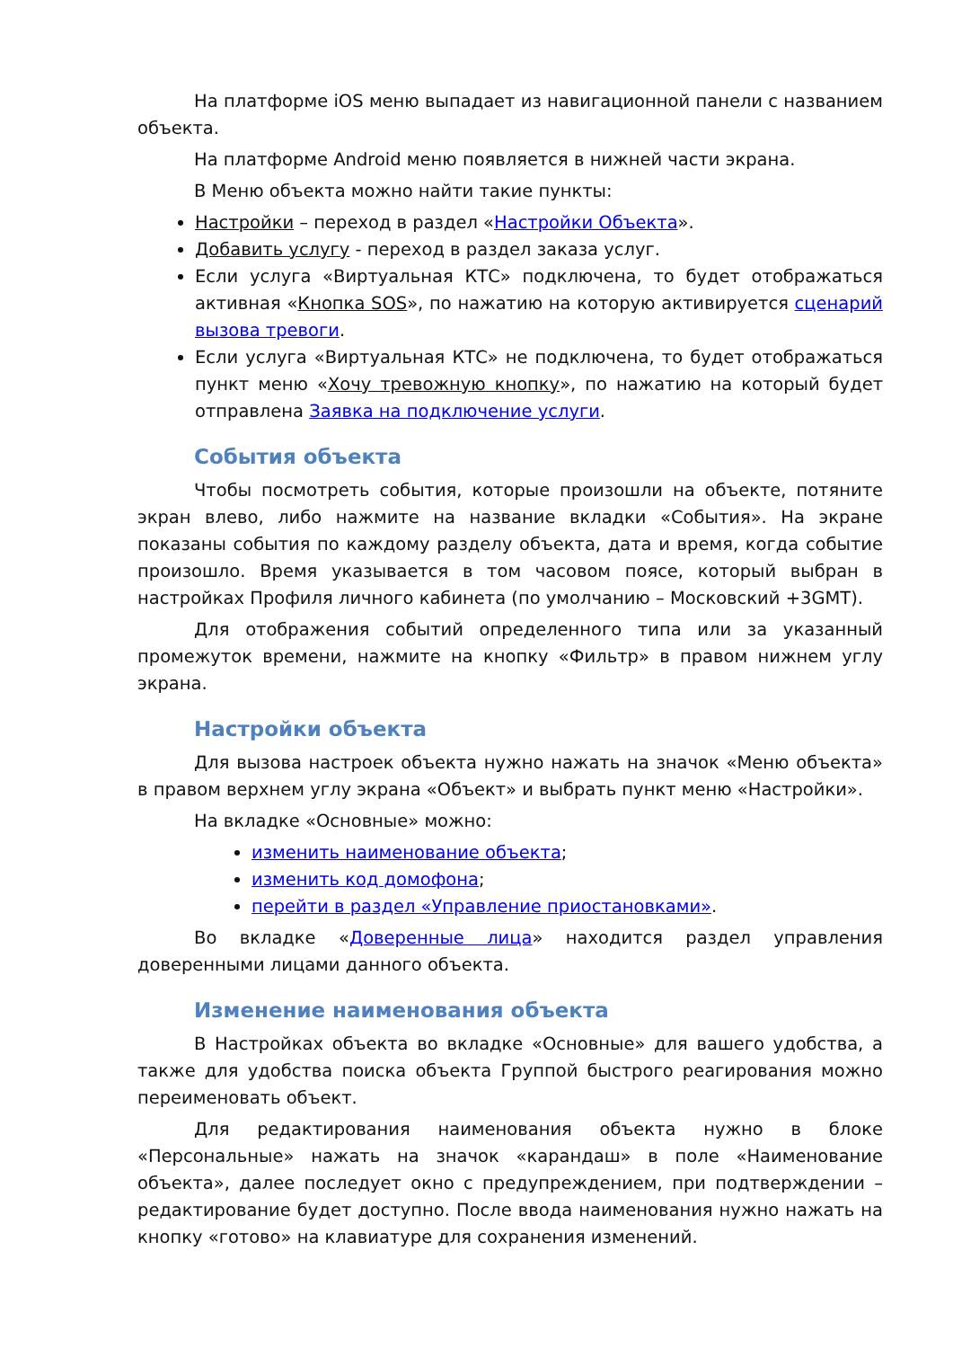На платформе iOS меню выпадает из навигационной панели с названием объекта.
На платформе Android меню появляется в нижней части экрана.
В Меню объекта можно найти такие пункты:
Настройки – переход в раздел «Настройки Объекта».
Добавить услугу - переход в раздел заказа услуг.
Если услуга «Виртуальная КТС» подключена, то будет отображаться активная «Кнопка SOS», по нажатию на которую активируется сценарий вызова тревоги.
Если услуга «Виртуальная КТС» не подключена, то будет отображаться пункт меню «Хочу тревожную кнопку», по нажатию на который будет отправлена Заявка на подключение услуги.
События объекта
Чтобы посмотреть события, которые произошли на объекте, потяните экран влево, либо нажмите на название вкладки «События». На экране показаны события по каждому разделу объекта, дата и время, когда событие произошло. Время указывается в том часовом поясе, который выбран в настройках Профиля личного кабинета (по умолчанию – Московский +3GMT).
Для отображения событий определенного типа или за указанный промежуток времени, нажмите на кнопку «Фильтр» в правом нижнем углу экрана.
Настройки объекта
Для вызова настроек объекта нужно нажать на значок «Меню объекта» в правом верхнем углу экрана «Объект» и выбрать пункт меню «Настройки».
На вкладке «Основные» можно:
изменить наименование объекта;
изменить код домофона;
перейти в раздел «Управление приостановками».
Во вкладке «Доверенные лица» находится раздел управления доверенными лицами данного объекта.
Изменение наименования объекта
В Настройках объекта во вкладке «Основные» для вашего удобства, а также для удобства поиска объекта Группой быстрого реагирования можно переименовать объект.
Для редактирования наименования объекта нужно в блоке «Персональные» нажать на значок «карандаш» в поле «Наименование объекта», далее последует окно с предупреждением, при подтверждении – редактирование будет доступно. После ввода наименования нужно нажать на кнопку «готово» на клавиатуре для сохранения изменений.